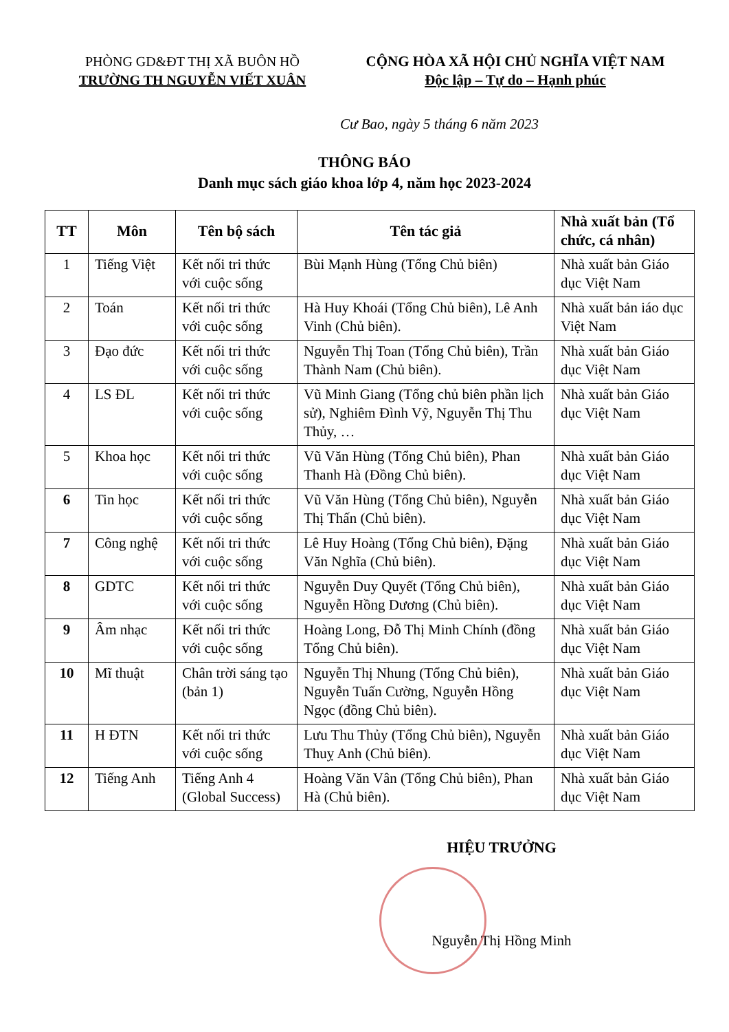PHÒNG GD&ĐT THỊ XÃ BUÔN HỒ
TRƯỜNG TH NGUYỄN VIẾT XUÂN
CỘNG HÒA XÃ HỘI CHỦ NGHĨA VIỆT NAM
Độc lập – Tự do – Hạnh phúc
Cư Bao, ngày 5 tháng 6 năm 2023
THÔNG BÁO
Danh mục sách giáo khoa lớp 4, năm học 2023-2024
| TT | Môn | Tên bộ sách | Tên tác giả | Nhà xuất bản (Tổ chức, cá nhân) |
| --- | --- | --- | --- | --- |
| 1 | Tiếng Việt | Kết nối tri thức với cuộc sống | Bùi Mạnh Hùng (Tổng Chủ biên) | Nhà xuất bản Giáo dục Việt Nam |
| 2 | Toán | Kết nối tri thức với cuộc sống | Hà Huy Khoái (Tổng Chủ biên), Lê Anh Vinh (Chủ biên). | Nhà xuất bản iáo dục Việt Nam |
| 3 | Đạo đức | Kết nối tri thức với cuộc sống | Nguyễn Thị Toan (Tổng Chủ biên), Trần Thành Nam (Chủ biên). | Nhà xuất bản Giáo dục Việt Nam |
| 4 | LS ĐL | Kết nối tri thức với cuộc sống | Vũ Minh Giang (Tổng chủ biên phần lịch sử), Nghiêm Đình Vỹ, Nguyễn Thị Thu Thủy, … | Nhà xuất bản Giáo dục Việt Nam |
| 5 | Khoa học | Kết nối tri thức với cuộc sống | Vũ Văn Hùng (Tổng Chủ biên), Phan Thanh Hà (Đồng Chủ biên). | Nhà xuất bản Giáo dục Việt Nam |
| 6 | Tin học | Kết nối tri thức với cuộc sống | Vũ Văn Hùng (Tổng Chủ biên), Nguyễn Thị Thấn (Chủ biên). | Nhà xuất bản Giáo dục Việt Nam |
| 7 | Công nghệ | Kết nối tri thức với cuộc sống | Lê Huy Hoàng (Tổng Chủ biên), Đặng Văn Nghĩa (Chủ biên). | Nhà xuất bản Giáo dục Việt Nam |
| 8 | GDTC | Kết nối tri thức với cuộc sống | Nguyễn Duy Quyết (Tổng Chủ biên), Nguyễn Hồng Dương (Chủ biên). | Nhà xuất bản Giáo dục Việt Nam |
| 9 | Âm nhạc | Kết nối tri thức với cuộc sống | Hoàng Long, Đỗ Thị Minh Chính (đồng Tổng Chủ biên). | Nhà xuất bản Giáo dục Việt Nam |
| 10 | Mĩ thuật | Chân trời sáng tạo (bản 1) | Nguyễn Thị Nhung (Tổng Chủ biên), Nguyễn Tuấn Cường, Nguyễn Hồng Ngọc (đồng Chủ biên). | Nhà xuất bản Giáo dục Việt Nam |
| 11 | H ĐTN | Kết nối tri thức với cuộc sống | Lưu Thu Thủy (Tổng Chủ biên), Nguyễn Thuỵ Anh (Chủ biên). | Nhà xuất bản Giáo dục Việt Nam |
| 12 | Tiếng Anh | Tiếng Anh 4 (Global Success) | Hoàng Văn Vân (Tổng Chủ biên), Phan Hà (Chủ biên). | Nhà xuất bản Giáo dục Việt Nam |
HIỆU TRƯỞNG
Nguyễn Thị Hồng Minh